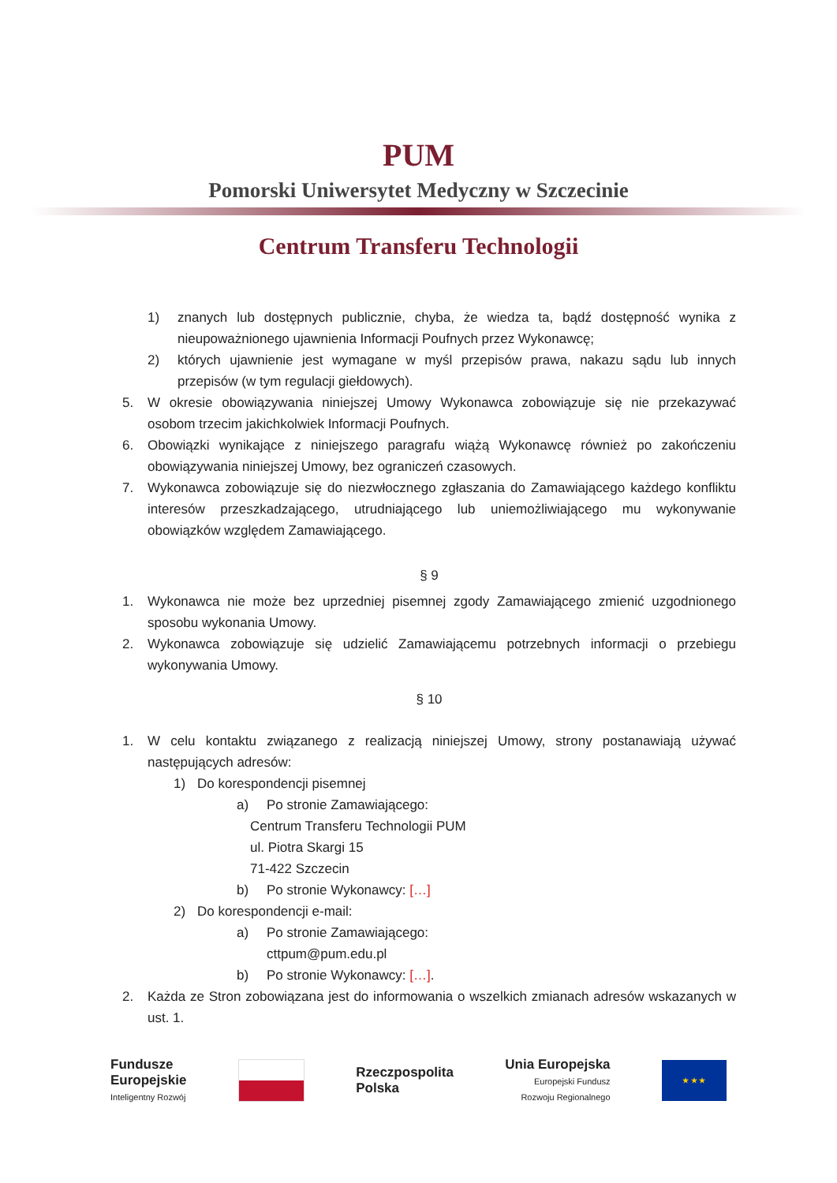PUM
Pomorski Uniwersytet Medyczny w Szczecinie
Centrum Transferu Technologii
1) znanych lub dostępnych publicznie, chyba, że wiedza ta, bądź dostępność wynika z nieupoważnionego ujawnienia Informacji Poufnych przez Wykonawcę;
2) których ujawnienie jest wymagane w myśl przepisów prawa, nakazu sądu lub innych przepisów (w tym regulacji giełdowych).
5. W okresie obowiązywania niniejszej Umowy Wykonawca zobowiązuje się nie przekazywać osobom trzecim jakichkolwiek Informacji Poufnych.
6. Obowiązki wynikające z niniejszego paragrafu wiążą Wykonawcę również po zakończeniu obowiązywania niniejszej Umowy, bez ograniczeń czasowych.
7. Wykonawca zobowiązuje się do niezwłocznego zgłaszania do Zamawiającego każdego konfliktu interesów przeszkadzającego, utrudniającego lub uniemożliwiającego mu wykonywanie obowiązków względem Zamawiającego.
§ 9
1. Wykonawca nie może bez uprzedniej pisemnej zgody Zamawiającego zmienić uzgodnionego sposobu wykonania Umowy.
2. Wykonawca zobowiązuje się udzielić Zamawiającemu potrzebnych informacji o przebiegu wykonywania Umowy.
§ 10
1. W celu kontaktu związanego z realizacją niniejszej Umowy, strony postanawiają używać następujących adresów:
1) Do korespondencji pisemnej
a) Po stronie Zamawiającego:
Centrum Transferu Technologii PUM
ul. Piotra Skargi 15
71-422 Szczecin
b) Po stronie Wykonawcy: […]
2) Do korespondencji e-mail:
a) Po stronie Zamawiającego:
cttpum@pum.edu.pl
b) Po stronie Wykonawcy: […].
2. Każda ze Stron zobowiązana jest do informowania o wszelkich zmianach adresów wskazanych w ust. 1.
Fundusze
Europejskie
Inteligentny Rozwój
Rzeczpospolita
Polska
Unia Europejska
Europejski Fundusz
Rozwoju Regionalnego
★ ★ ★